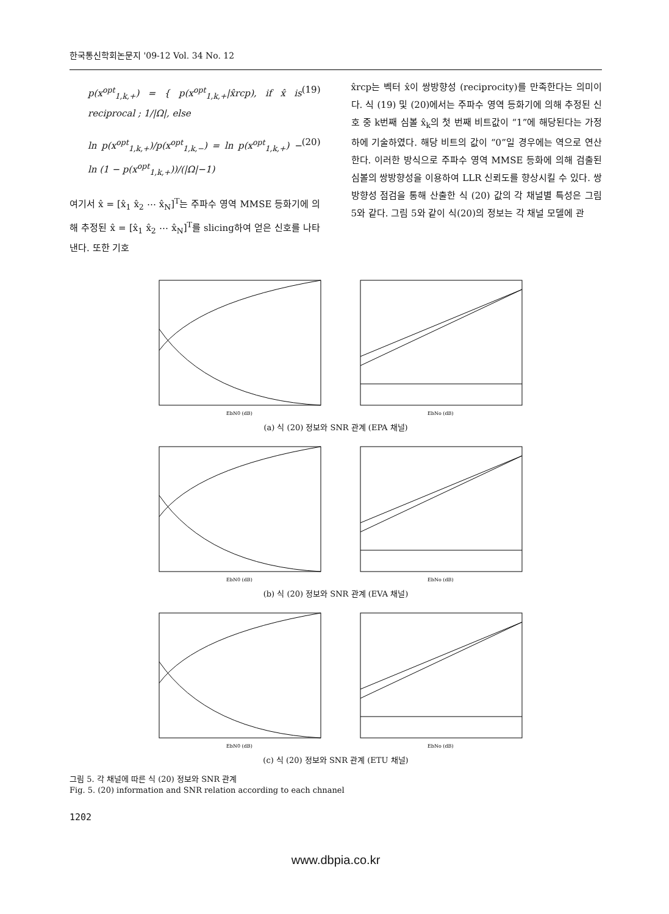한국통신학회논문지 '09-12 Vol. 34 No. 12
p(x<sup>opt</sup><sub>1,k,+</sub>) = { p(x<sup>opt</sup><sub>1,k,+</sub>|x̂rcp), if x̂ is reciprocal ; 1/|Ω|, else
(19)
ln p(x<sup>opt</sup><sub>1,k,+</sub>)/p(x<sup>opt</sup><sub>1,k,−</sub>) = ln p(x<sup>opt</sup><sub>1,k,+</sub>) − ln (1 − p(x<sup>opt</sup><sub>1,k,+</sub>))/(|Ω|−1)
(20)
여기서 x̂ = [x̂<sub>1</sub> x̂<sub>2</sub> ⋯ x̂<sub>N</sub>]<sup>T</sup>는 주파수 영역 MMSE 등화기에 의해 추정된 x̂ = [x̂<sub>1</sub> x̂<sub>2</sub> ⋯ x̂<sub>N</sub>]<sup>T</sup>를 slicing하여 얻은 신호를 나타낸다. 또한 기호
x̂rcp는 벡터 x̂이 쌍방향성 (reciprocity)를 만족한다는 의미이다. 식 (19) 및 (20)에서는 주파수 영역 등화기에 의해 추정된 신호 중 k번째 심볼 x̂<sub>k</sub>의 첫 번째 비트값이 “1”에 해당된다는 가정 하에 기술하였다. 해당 비트의 값이 “0”일 경우에는 역으로 연산한다. 이러한 방식으로 주파수 영역 MMSE 등화에 의해 검출된 심볼의 쌍방향성을 이용하여 LLR 신뢰도를 향상시킬 수 있다. 쌍방향성 점검을 통해 산출한 식 (20) 값의 각 채널별 특성은 그림 5와 같다. 그림 5와 같이 식(20)의 정보는 각 채널 모델에 관
EbN0 (dB)
EbNo (dB)
(a) 식 (20) 정보와 SNR 관계 (EPA 채널)
EbN0 (dB)
EbNo (dB)
(b) 식 (20) 정보와 SNR 관계 (EVA 채널)
EbN0 (dB)
EbNo (dB)
(c) 식 (20) 정보와 SNR 관계 (ETU 채널)
그림 5. 각 채널에 따른 식 (20) 정보와 SNR 관계
Fig. 5. (20) information and SNR relation according to each chnanel
1202
www.dbpia.co.kr